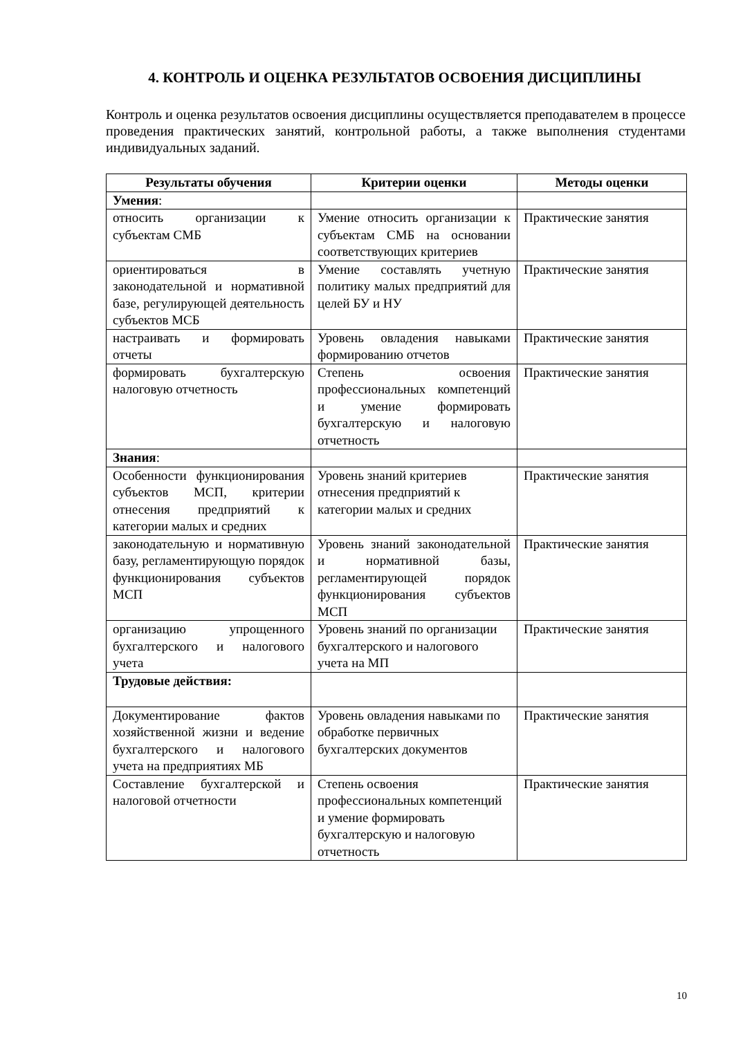4. КОНТРОЛЬ И ОЦЕНКА РЕЗУЛЬТАТОВ ОСВОЕНИЯ ДИСЦИПЛИНЫ
Контроль и оценка результатов освоения дисциплины осуществляется преподавателем в процессе проведения практических занятий, контрольной работы, а также выполнения студентами индивидуальных заданий.
| Результаты обучения | Критерии оценки | Методы оценки |
| --- | --- | --- |
| Умения : | | |
| относить организации к субъектам СМБ | Умение относить организации к субъектам СМБ на основании соответствующих критериев | Практические занятия |
| ориентироваться в законодательной и нормативной базе, регулирующей деятельность субъектов МСБ | Умение составлять учетную политику малых предприятий для целей БУ и НУ | Практические занятия |
| настраивать и формировать отчеты | Уровень овладения навыками формированию отчетов | Практические занятия |
| формировать бухгалтерскую налоговую отчетность | Степень освоения профессиональных компетенций и умение формировать бухгалтерскую и налоговую отчетность | Практические занятия |
| Знания : | | |
| Особенности функционирования субъектов МСП, критерии отнесения предприятий к категории малых и средних | Уровень знаний критериев отнесения предприятий к категории малых и средних | Практические занятия |
| законодательную и нормативную базу, регламентирующую порядок функционирования субъектов МСП | Уровень знаний законодательной и нормативной базы, регламентирующей порядок функционирования субъектов МСП | Практические занятия |
| организацию упрощенного бухгалтерского и налогового учета | Уровень знаний по организации бухгалтерского и налогового учета на МП | Практические занятия |
| Трудовые действия: | | |
| Документирование фактов хозяйственной жизни и ведение бухгалтерского и налогового учета на предприятиях МБ | Уровень овладения навыками по обработке первичных бухгалтерских документов | Практические занятия |
| Составление бухгалтерской и налоговой отчетности | Степень освоения профессиональных компетенций и умение формировать бухгалтерскую и налоговую отчетность | Практические занятия |
10